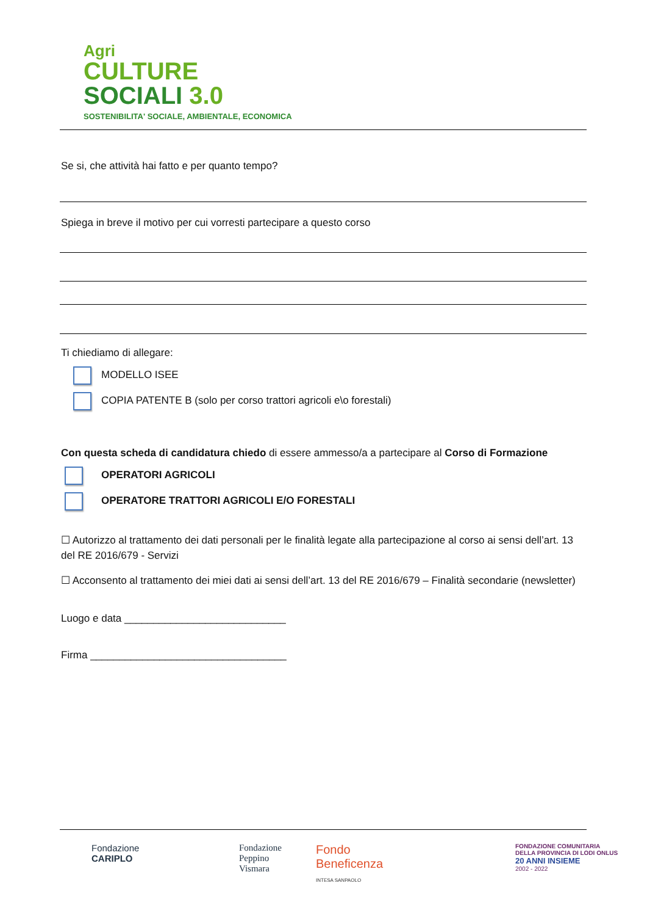Agri
CULTURE
SOCIALI 3.0
SOSTENIBILITA' SOCIALE, AMBIENTALE, ECONOMICA
Se si, che attività hai fatto e per quanto tempo?
Spiega in breve il motivo per cui vorresti partecipare a questo corso
Ti chiediamo di allegare:
MODELLO ISEE
COPIA PATENTE B (solo per corso trattori agricoli e\o forestali)
Con questa scheda di candidatura chiedo di essere ammesso/a a partecipare al Corso di Formazione
OPERATORI AGRICOLI
OPERATORE TRATTORI AGRICOLI E/O FORESTALI
☐ Autorizzo al trattamento dei dati personali per le finalità legate alla partecipazione al corso ai sensi dell’art. 13 del RE 2016/679 - Servizi
☐ Acconsento al trattamento dei miei dati ai sensi dell’art. 13 del RE 2016/679 – Finalità secondarie (newsletter)
Luogo e data ____________________________
Firma __________________________________
Fondazione
CARIPLO
Fondazione
Peppino
Vismara
Fondo
Beneficenza
INTESA SANPAOLO
FONDAZIONE COMUNITARIA
DELLA PROVINCIA DI LODI ONLUS
20 ANNI INSIEME
2002 - 2022